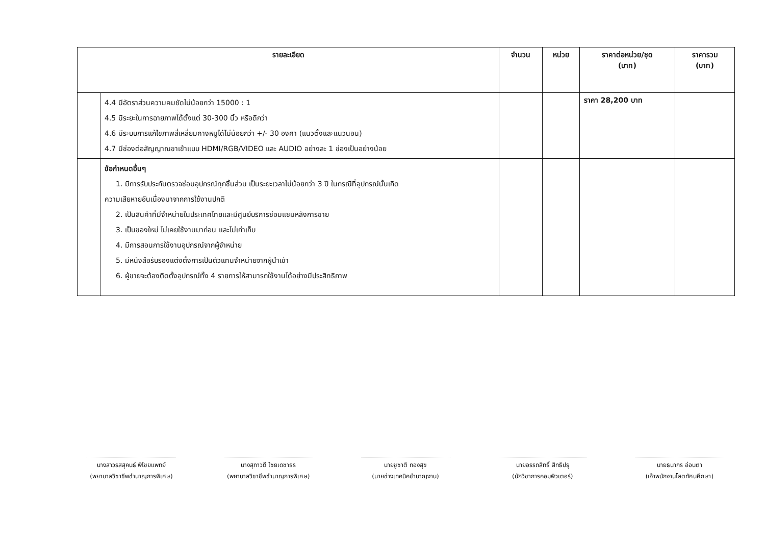| รายละเอียด | | จำนวน | หน่วย | ราคาต่อหน่วย/ชุด (บาท) | ราคารวม (บาท) |
| --- | --- | --- | --- | --- | --- |
| | 4.4 มีอัตราส่วนความคมชัดไม่น้อยกว่า 15000 : 1 4.5 มีระยะในการฉายภาพได้ตั้งแต่ 30-300 นิ้ว หรือดีกว่า 4.6 มีระบบการแก้ไขภาพสี่เหลี่ยมคางหมูได้ไม่น้อยกว่า +/- 30 องศา (แนวตั้งและแนวนอน) 4.7 มีช่องต่อสัญญาณขาเข้าแบบ HDMI/RGB/VIDEO และ AUDIO อย่างละ 1 ช่องเป็นอย่างน้อย | | | ราคา 28,200 บาท | |
| | ข้อกำหนดอื่นๆ 1. มีการรับประกันตรวจซ่อมอุปกรณ์ทุกชิ้นส่วน เป็นระยะเวลาไม่น้อยกว่า 3 ปี ในกรณีที่อุปกรณ์นั้นเกิด ความเสียหายอันเนื่องมาจากการใช้งานปกติ 2. เป็นสินค้าที่มีจำหน่ายในประเทศไทยและมีศูนย์บริการซ่อมแซมหลังการขาย 3. เป็นของใหม่ ไม่เคยใช้งานมาก่อน และไม่เก่าเก็บ 4. มีการสอนการใช้งานอุปกรณ์จากผู้จำหน่าย 5. มีหนังสือรับรองแต่งตั้งการเป็นตัวแทนจำหน่ายจากผู้นำเข้า 6. ผู้ขายจะต้องติดตั้งอุปกรณ์ทั้ง 4 รายการให้สามารถใช้งานได้อย่างมีประสิทธิภาพ | | | | |
นางสาวรสสุคนธ์ พิไชยแพทย์
(พยาบาลวิชาชีพชำนาญการพิเศษ)
นางสุภาวดี ไชยเดชาธร
(พยาบาลวิชาชีพชำนาญการพิเศษ)
นายชูชาติ ทองสุข
(นายช่างเทคนิคชำนาญงาน)
นายอรรถสิทธิ์ สิทธิปรุ
(นักวิชาการคอมพิวเตอร์)
นายธนากร อ่อนตา
(เจ้าพนักงานโสตทัศนศึกษา)